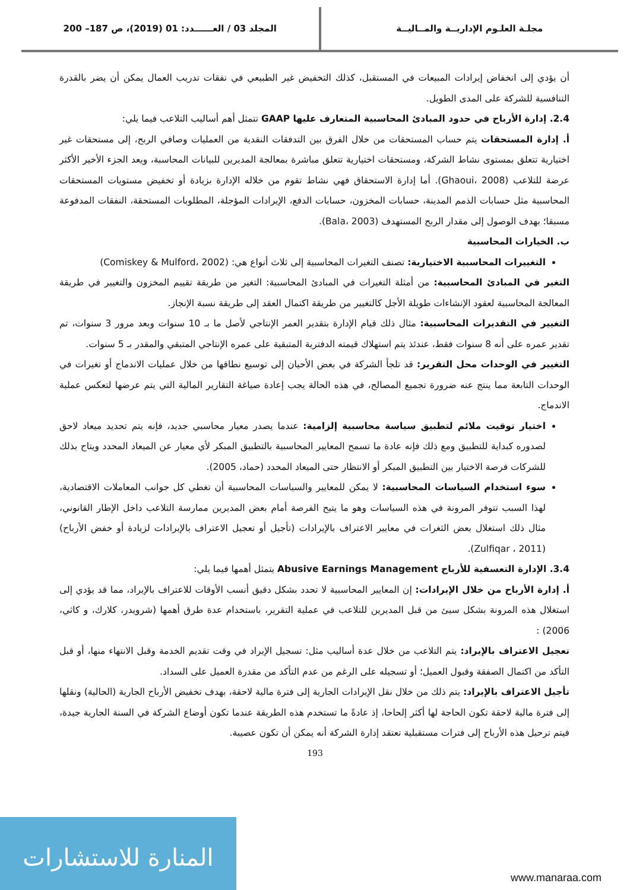مجلـة العلـوم الإداريــة والمــاليــة
المجلد 03 / العــــــدد: 01 (2019)، ص 187– 200
أن يؤدي إلى انخفاض إيرادات المبيعات في المستقبل، كذلك التخفيض غير الطبيعي في نفقات تدريب العمال يمكن أن يضر بالقدرة التنافسية للشركة على المدى الطويل.
2.4. إدارة الأرباح في حدود المبادئ المحاسبية المتعارف عليها GAAP تتمثل أهم أساليب التلاعب فيما يلي:
أ. إدارة المستحقات يتم حساب المستحقات من خلال الفرق بين التدفقات النقدية من العمليات وصافي الربح، إلى مستحقات غير اختيارية تتعلق بمستوى نشاط الشركة، ومستحقات اختيارية تتعلق مباشرة بمعالجة المديرين للبيانات المحاسبة، ويعد الجزء الأخير الأكثر عرضة للتلاعب (Ghaoui، 2008). أما إدارة الاستحقاق فهي نشاط تقوم من خلاله الإدارة بزيادة أو تخفيض مستويات المستحقات المحاسبية مثل حسابات الذمم المدينة، حسابات المخزون، حسابات الدفع، الإيرادات المؤجلة، المطلوبات المستحقة، النفقات المدفوعة مسبقا؛ بهدف الوصول إلى مقدار الربح المستهدف (Bala، 2003).
ب. الخيارات المحاسبية
التغييرات المحاسبية الاختيارية: تصنف التغيرات المحاسبية إلى ثلاث أنواع هي: (Comiskey & Mulford، 2002)
التغير في المبادئ المحاسبية: من أمثلة التغيرات في المبادئ المحاسبية: التغير من طريقة تقييم المخزون والتغيير في طريقة المعالجة المحاسبية لعقود الإنشاءات طويلة الأجل كالتغيير من طريقة اكتمال العقد إلى طريقة نسبة الإنجاز.
التغيير في التقديرات المحاسبية: مثال ذلك قيام الإدارة بتقدير العمر الإنتاجي لأصل ما بـ 10 سنوات وبعد مرور 3 سنوات، تم تقدير عمره على أنه 8 سنوات فقط، عندئذ يتم استهلاك قيمته الدفترية المتبقية على عمره الإنتاجي المتبقي والمقدر بـ 5 سنوات.
التغيير في الوحدات محل التقرير: قد تلجأ الشركة في بعض الأحيان إلى توسيع نطاقها من خلال عمليات الاندماج أو تغيرات في الوحدات التابعة مما ينتج عنه ضرورة تجميع المصالح، في هذه الحالة يجب إعادة صياغة التقارير المالية التي يتم عرضها لتعكس عملية الاندماج.
اختيار توقيت ملائم لتطبيق سياسة محاسبية إلزامية: عندما يصدر معيار محاسبي جديد، فإنه يتم تحديد ميعاد لاحق لصدوره كبداية للتطبيق ومع ذلك فإنه عادة ما تسمح المعايير المحاسبية بالتطبيق المبكر لأي معيار عن الميعاد المحدد ويتاح بذلك للشركات فرصة الاختيار بين التطبيق المبكر أو الانتظار حتى الميعاد المحدد (حماد، 2005).
سوء استخدام السياسات المحاسبية: لا يمكن للمعايير والسياسات المحاسبية أن تغطي كل جوانب المعاملات الاقتصادية، لهذا السبب تتوفر المرونة في هذه السياسات وهو ما يتيح الفرصة أمام بعض المديرين ممارسة التلاعب داخل الإطار القانوني، مثال ذلك استغلال بعض الثغرات في معايير الاعتراف بالإيرادات (تأجيل أو تعجيل الاعتراف بالإيرادات لزيادة أو خفض الأرباح) (Zulfiqar ، 2011).
3.4. الإدارة التعسفية للأرباح Abusive Earnings Management يتمثل أهمها فيما يلي:
أ. إدارة الأرباح من خلال الإيرادات: إن المعايير المحاسبية لا تحدد بشكل دقيق أنسب الأوقات للاعتراف بالإيراد، مما قد يؤدي إلى استغلال هذه المرونة بشكل سيئ من قبل المديرين للتلاعب في عملية التقرير، باستخدام عدة طرق أهمها (شرويدر، كلارك، و كاثي، 2006) :
تعجيل الاعتراف بالإيراد: يتم التلاعب من خلال عدة أساليب مثل: تسجيل الإيراد في وقت تقديم الخدمة وقبل الانتهاء منها، أو قبل التأكد من اكتمال الصفقة وقبول العميل؛ أو تسجيله على الرغم من عدم التأكد من مقدرة العميل على السداد.
تأجيل الاعتراف بالإيراد: يتم ذلك من خلال نقل الإيرادات الجارية إلى فترة مالية لاحقة، بهدف تخفيض الأرباح الجارية (الحالية) ونقلها إلى فترة مالية لاحقة تكون الحاجة لها أكثر إلحاحا، إذ عادةً ما تستخدم هذه الطريقة عندما تكون أوضاع الشركة في السنة الجارية جيدة، فيتم ترحيل هذه الأرباح إلى فترات مستقبلية تعتقد إدارة الشركة أنه يمكن أن تكون عصيبة.
193
المنارة للاستشارات
www.manaraa.com